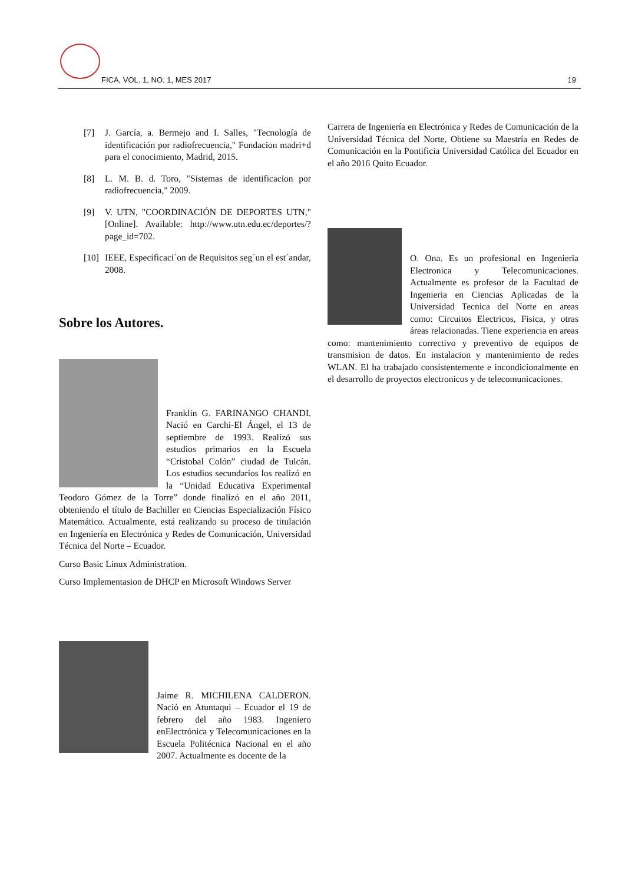FICA, VOL. 1, NO. 1, MES 2017 19
[7] J. García, a. Bermejo and I. Salles, "Tecnología de identificación por radiofrecuencia," Fundacion madri+d para el conocimiento, Madrid, 2015.
[8] L. M. B. d. Toro, "Sistemas de identificacion por radiofrecuencia," 2009.
[9] V. UTN, "COORDINACIÓN DE DEPORTES UTN," [Online]. Available: http://www.utn.edu.ec/deportes/?page_id=702.
[10]
IEEE, Especificaci´on de Requisitos seg´un el est´andar, 2008.
Sobre los Autores.
Franklin G. FARINANGO CHANDI. Nació en Carchi-El Ángel, el 13 de septiembre de 1993. Realizó sus estudios primarios en la Escuela “Cristobal Colón” ciudad de Tulcán. Los estudios secundarios los realizó en la “Unidad Educativa Experimental Teodoro Gómez de la Torre” donde finalizó en el año 2011, obteniendo el título de Bachiller en Ciencias Especialización Físico Matemático. Actualmente, está realizando su proceso de titulación en Ingeniería en Electrónica y Redes de Comunicación, Universidad Técnica del Norte – Ecuador.
Curso Basic Linux Administration.
Curso Implementasion de DHCP en Microsoft Windows Server
Jaime R. MICHILENA CALDERON. Nació en Atuntaqui – Ecuador el 19 de febrero del año 1983. Ingeniero enElectrónica y Telecomunicaciones en la Escuela Politécnica Nacional en el año 2007. Actualmente es docente de la
Carrera de Ingeniería en Electrónica y Redes de Comunicación de la Universidad Técnica del Norte, Obtiene su Maestría en Redes de Comunicación en la Pontificia Universidad Católica del Ecuador en el año 2016 Quito Ecuador.
O. Ona. Es un profesional en Ingenieria Electronica y Telecomunicaciones. Actualmente es profesor de la Facultad de Ingenieria en Ciencias Aplicadas de la Universidad Tecnica del Norte en areas como: Circuitos Electricos, Fisica, y otras áreas relacionadas. Tiene experiencia en areas como: mantenimiento correctivo y preventivo de equipos de transmision de datos. En instalacion y mantenimiento de redes WLAN. El ha trabajado consistentemente e incondicionalmente en el desarrollo de proyectos electronicos y de telecomunicaciones.